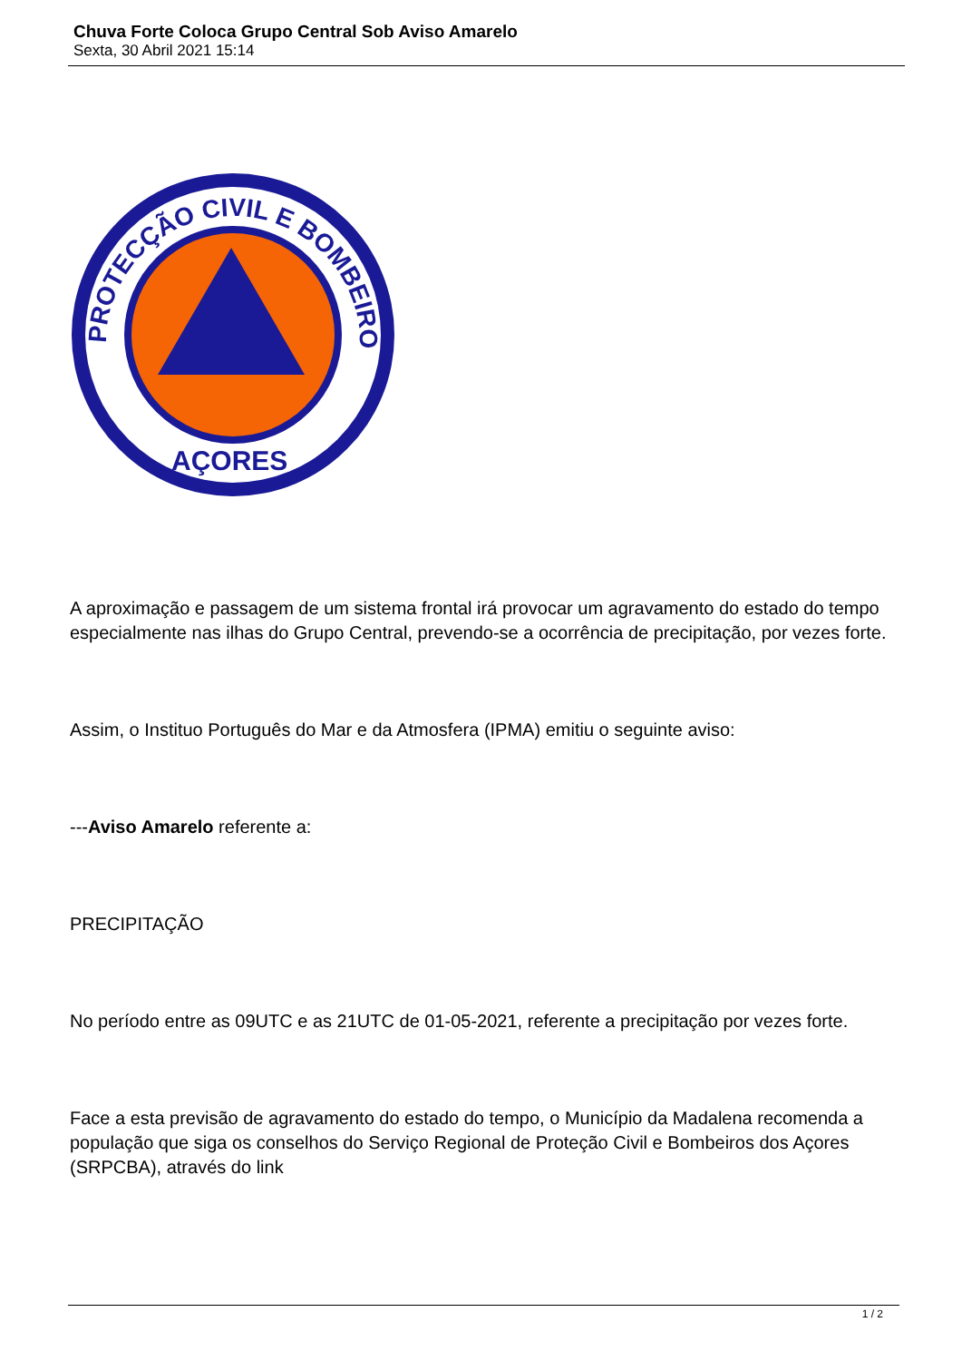Chuva Forte Coloca Grupo Central Sob Aviso Amarelo
Sexta, 30 Abril 2021 15:14
PROTECÇÃO CIVIL E BOMBEIROS
AÇORES
A aproximação e passagem de um sistema frontal irá provocar um agravamento do estado do tempo especialmente nas ilhas do Grupo Central, prevendo-se a ocorrência de precipitação, por vezes forte.
Assim, o Instituo Português do Mar e da Atmosfera (IPMA) emitiu o seguinte aviso:
---Aviso Amarelo referente a:
PRECIPITAÇÃO
No período entre as 09UTC e as 21UTC de 01-05-2021, referente a precipitação por vezes forte.
Face a esta previsão de agravamento do estado do tempo, o Município da Madalena recomenda a população que siga os conselhos do Serviço Regional de Proteção Civil e Bombeiros dos Açores (SRPCBA), através do link
1 / 2